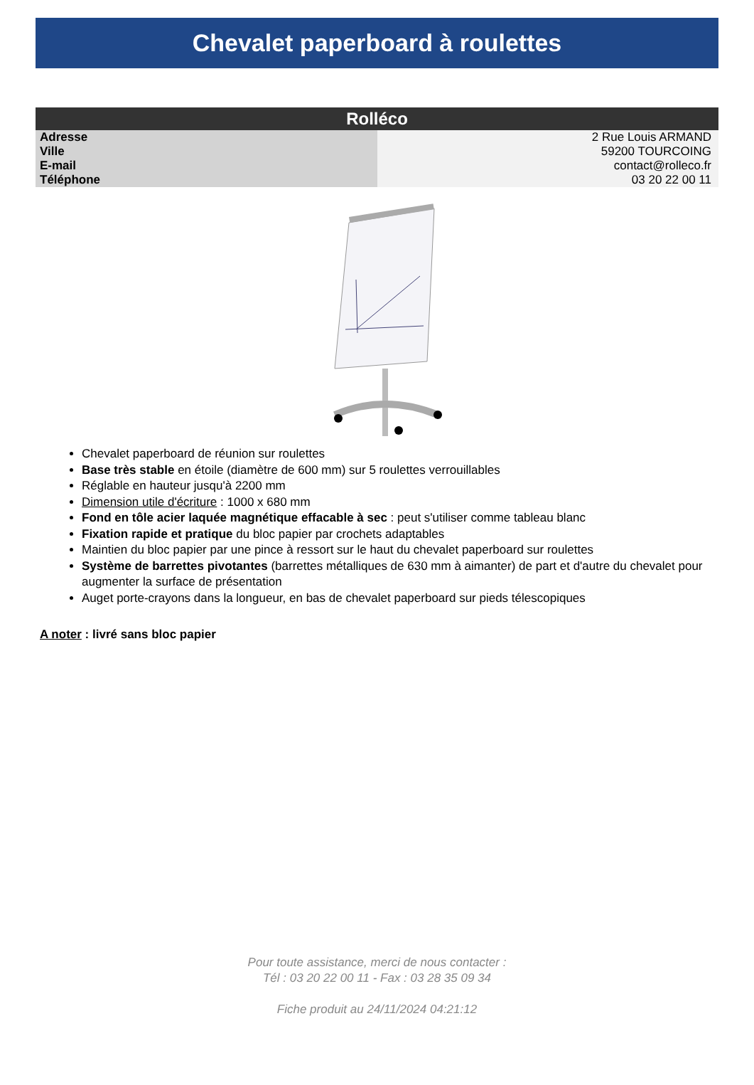Chevalet paperboard à roulettes
| Rolléco | |
| --- | --- |
| Adresse | 2 Rue Louis ARMAND |
| Ville | 59200 TOURCOING |
| E-mail | contact@rolleco.fr |
| Téléphone | 03 20 22 00 11 |
Chevalet paperboard de réunion sur roulettes
Base très stable en étoile (diamètre de 600 mm) sur 5 roulettes verrouillables
Réglable en hauteur jusqu'à 2200 mm
Dimension utile d'écriture : 1000 x 680 mm
Fond en tôle acier laquée magnétique effacable à sec : peut s'utiliser comme tableau blanc
Fixation rapide et pratique du bloc papier par crochets adaptables
Maintien du bloc papier par une pince à ressort sur le haut du chevalet paperboard sur roulettes
Système de barrettes pivotantes (barrettes métalliques de 630 mm à aimanter) de part et d'autre du chevalet pour augmenter la surface de présentation
Auget porte-crayons dans la longueur, en bas de chevalet paperboard sur pieds télescopiques
A noter : livré sans bloc papier
Pour toute assistance, merci de nous contacter :
Tél : 03 20 22 00 11 - Fax : 03 28 35 09 34
Fiche produit au 24/11/2024 04:21:12